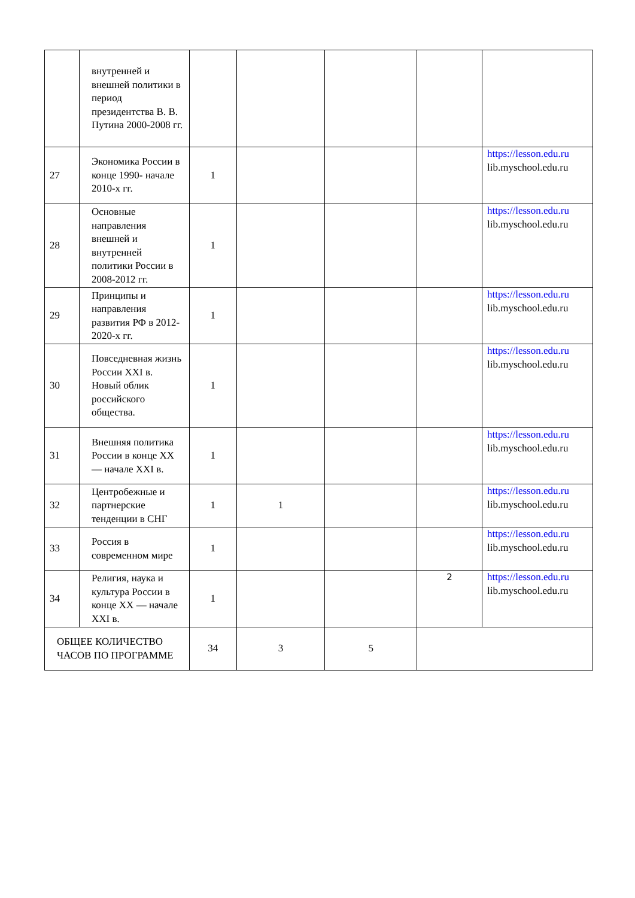| | внутренней и внешней политики в период президентства В. В. Путина 2000-2008 гг. | | | | | |
| 27 | Экономика России в конце 1990- начале 2010-х гг. | 1 | | | | https://lesson.edu.ru lib.myschool.edu.ru |
| 28 | Основные направления внешней и внутренней политики России в 2008-2012 гг. | 1 | | | | https://lesson.edu.ru lib.myschool.edu.ru |
| 29 | Принципы и направления развития РФ в 2012-2020-х гг. | 1 | | | | https://lesson.edu.ru lib.myschool.edu.ru |
| 30 | Повседневная жизнь России XXI в. Новый облик российского общества. | 1 | | | | https://lesson.edu.ru lib.myschool.edu.ru |
| 31 | Внешняя политика России в конце XX — начале XXI в. | 1 | | | | https://lesson.edu.ru lib.myschool.edu.ru |
| 32 | Центробежные и партнерские тенденции в СНГ | 1 | 1 | | | https://lesson.edu.ru lib.myschool.edu.ru |
| 33 | Россия в современном мире | 1 | | | | https://lesson.edu.ru lib.myschool.edu.ru |
| 34 | Религия, наука и культура России в конце XX — начале XXI в. | 1 | | | 2 | https://lesson.edu.ru lib.myschool.edu.ru |
| ОБЩЕЕ КОЛИЧЕСТВО ЧАСОВ ПО ПРОГРАММЕ | | 34 | 3 | 5 | | |